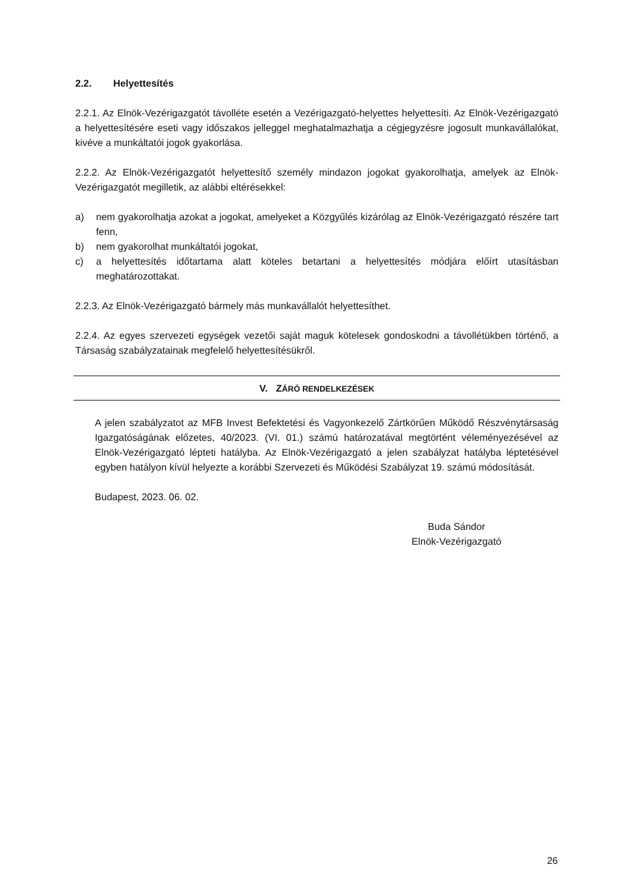2.2. Helyettesítés
2.2.1. Az Elnök-Vezérigazgatót távolléte esetén a Vezérigazgató-helyettes helyettesíti. Az Elnök-Vezérigazgató a helyettesítésére eseti vagy időszakos jelleggel meghatalmazhatja a cégjegyzésre jogosult munkavállalókat, kivéve a munkáltatói jogok gyakorlása.
2.2.2. Az Elnök-Vezérigazgatót helyettesítő személy mindazon jogokat gyakorolhatja, amelyek az Elnök-Vezérigazgatót megilletik, az alábbi eltérésekkel:
a) nem gyakorolhatja azokat a jogokat, amelyeket a Közgyűlés kizárólag az Elnök-Vezérigazgató részére tart fenn,
b) nem gyakorolhat munkáltatói jogokat,
c) a helyettesítés időtartama alatt köteles betartani a helyettesítés módjára előírt utasításban meghatározottakat.
2.2.3. Az Elnök-Vezérigazgató bármely más munkavállalót helyettesíthet.
2.2.4. Az egyes szervezeti egységek vezetői saját maguk kötelesek gondoskodni a távollétükben történő, a Társaság szabályzatainak megfelelő helyettesítésükről.
V. ZÁRÓ RENDELKEZÉSEK
A jelen szabályzatot az MFB Invest Befektetési és Vagyonkezelő Zártkörűen Működő Részvénytársaság Igazgatóságának előzetes, 40/2023. (VI. 01.) számú határozatával megtörtént véleményezésével az Elnök-Vezérigazgató lépteti hatályba. Az Elnök-Vezérigazgató a jelen szabályzat hatályba léptetésével egyben hatályon kívül helyezte a korábbi Szervezeti és Működési Szabályzat 19. számú módosítását.
Budapest, 2023. 06. 02.
Buda Sándor
Elnök-Vezérigazgató
26